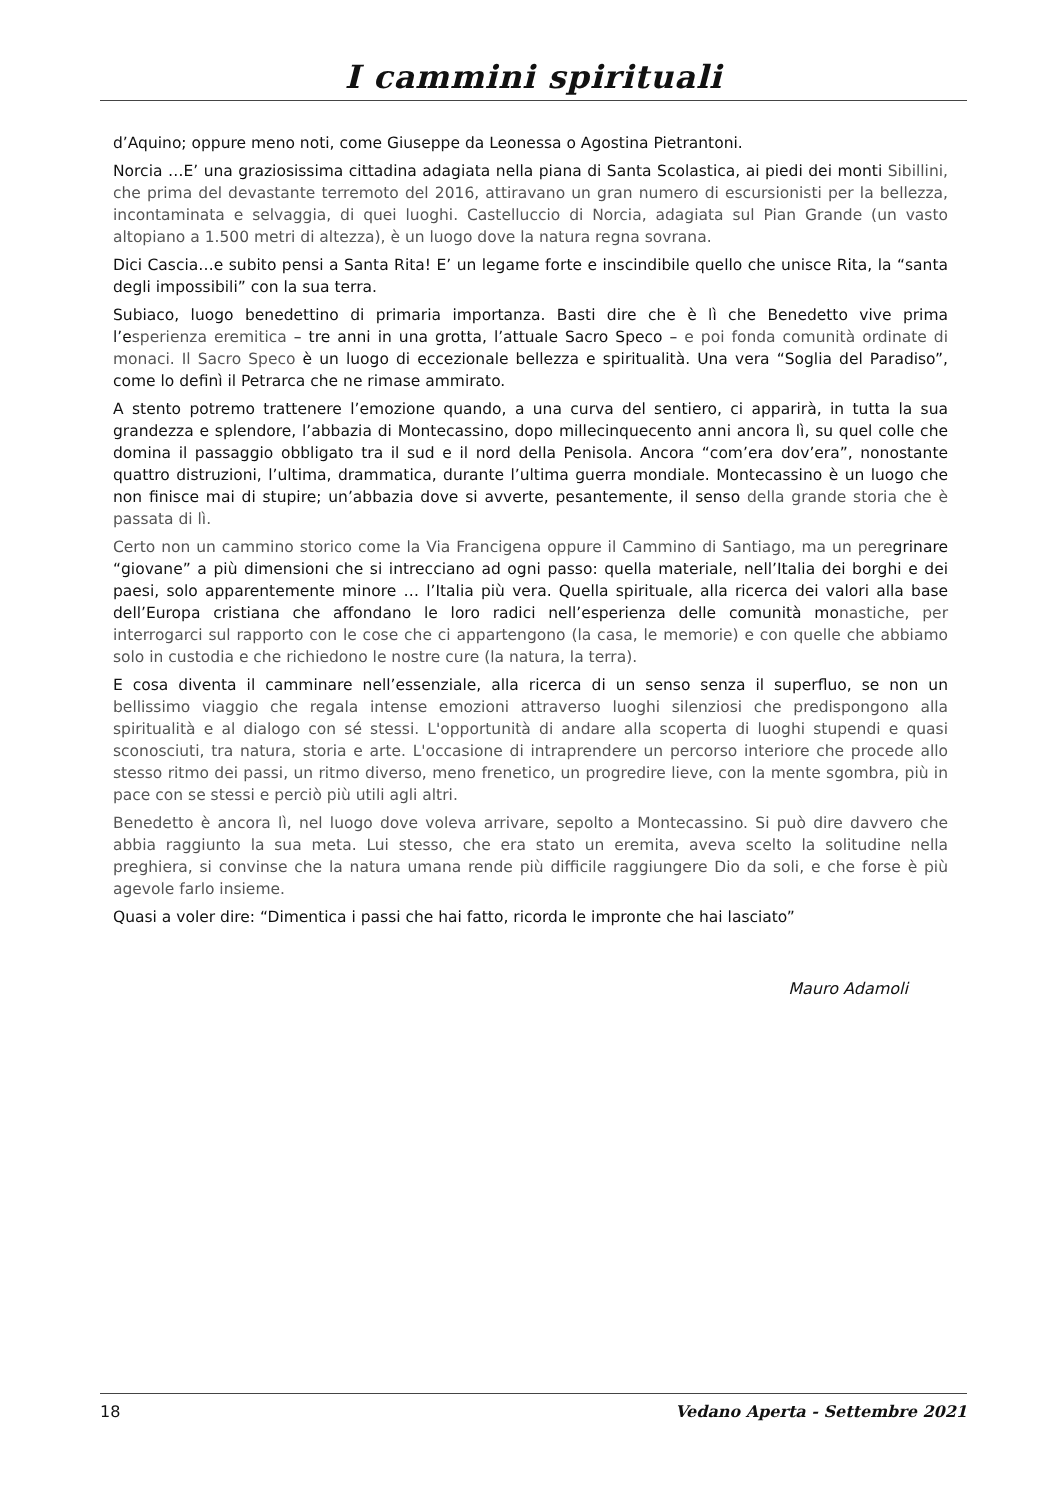I cammini spirituali
d’Aquino; oppure meno noti, come Giuseppe da Leonessa o Agostina Pietrantoni.
Norcia …E’ una graziosissima cittadina adagiata nella piana di Santa Scolastica, ai piedi dei monti Sibillini, che prima del devastante terremoto del 2016, attiravano un gran numero di escursionisti per la bellezza, incontaminata e selvaggia, di quei luoghi. Castelluccio di Norcia, adagiata sul Pian Grande (un vasto altopiano a 1.500 metri di altezza), è un luogo dove la natura regna sovrana.
Dici Cascia…e subito pensi a Santa Rita! E’ un legame forte e inscindibile quello che unisce Rita, la “santa degli impossibili” con la sua terra.
Subiaco, luogo benedettino di primaria importanza. Basti dire che è lì che Benedetto vive prima l’esperienza eremitica – tre anni in una grotta, l’attuale Sacro Speco – e poi fonda comunità ordinate di monaci. Il Sacro Speco è un luogo di eccezionale bellezza e spiritualità. Una vera “Soglia del Paradiso”, come lo definì il Petrarca che ne rimase ammirato.
A stento potremo trattenere l’emozione quando, a una curva del sentiero, ci apparirà, in tutta la sua grandezza e splendore, l’abbazia di Montecassino, dopo millecinquecento anni ancora lì, su quel colle che domina il passaggio obbligato tra il sud e il nord della Penisola. Ancora “com’era dov’era”, nonostante quattro distruzioni, l’ultima, drammatica, durante l’ultima guerra mondiale. Montecassino è un luogo che non finisce mai di stupire; un’abbazia dove si avverte, pesantemente, il senso della grande storia che è passata di lì.
Certo non un cammino storico come la Via Francigena oppure il Cammino di Santiago, ma un peregrinare “giovane” a più dimensioni che si intrecciano ad ogni passo: quella materiale, nell’Italia dei borghi e dei paesi, solo apparentemente minore … l’Italia più vera. Quella spirituale, alla ricerca dei valori alla base dell’Europa cristiana che affondano le loro radici nell’esperienza delle comunità monastiche, per interrogarci sul rapporto con le cose che ci appartengono (la casa, le memorie) e con quelle che abbiamo solo in custodia e che richiedono le nostre cure (la natura, la terra).
E cosa diventa il camminare nell’essenziale, alla ricerca di un senso senza il superfluo, se non un bellissimo viaggio che regala intense emozioni attraverso luoghi silenziosi che predispongono alla spiritualità e al dialogo con sé stessi. L'opportunità di andare alla scoperta di luoghi stupendi e quasi sconosciuti, tra natura, storia e arte. L'occasione di intraprendere un percorso interiore che procede allo stesso ritmo dei passi, un ritmo diverso, meno frenetico, un progredire lieve, con la mente sgombra, più in pace con se stessi e perciò più utili agli altri.
Benedetto è ancora lì, nel luogo dove voleva arrivare, sepolto a Montecassino. Si può dire davvero che abbia raggiunto la sua meta. Lui stesso, che era stato un eremita, aveva scelto la solitudine nella preghiera, si convinse che la natura umana rende più difficile raggiungere Dio da soli, e che forse è più agevole farlo insieme.
Quasi a voler dire: “Dimentica i passi che hai fatto, ricorda le impronte che hai lasciato”
Mauro Adamoli
18 Vedano Aperta - Settembre 2021